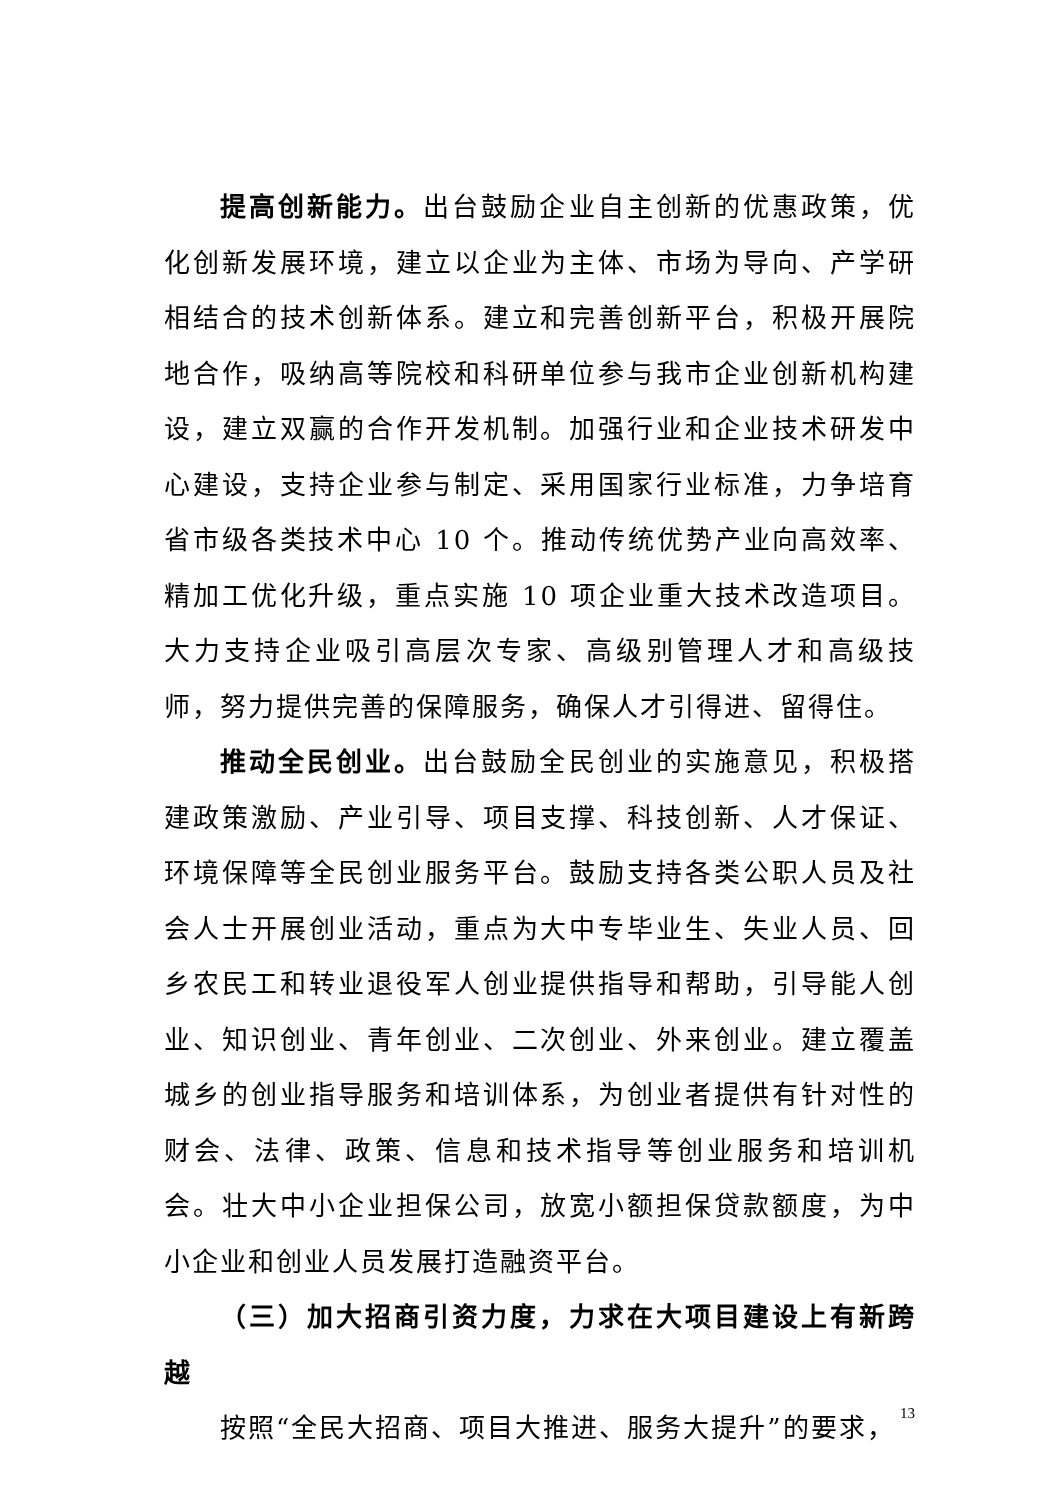提高创新能力。出台鼓励企业自主创新的优惠政策，优化创新发展环境，建立以企业为主体、市场为导向、产学研相结合的技术创新体系。建立和完善创新平台，积极开展院地合作，吸纳高等院校和科研单位参与我市企业创新机构建设，建立双赢的合作开发机制。加强行业和企业技术研发中心建设，支持企业参与制定、采用国家行业标准，力争培育省市级各类技术中心 10 个。推动传统优势产业向高效率、精加工优化升级，重点实施 10 项企业重大技术改造项目。大力支持企业吸引高层次专家、高级别管理人才和高级技师，努力提供完善的保障服务，确保人才引得进、留得住。
推动全民创业。出台鼓励全民创业的实施意见，积极搭建政策激励、产业引导、项目支撑、科技创新、人才保证、环境保障等全民创业服务平台。鼓励支持各类公职人员及社会人士开展创业活动，重点为大中专毕业生、失业人员、回乡农民工和转业退役军人创业提供指导和帮助，引导能人创业、知识创业、青年创业、二次创业、外来创业。建立覆盖城乡的创业指导服务和培训体系，为创业者提供有针对性的财会、法律、政策、信息和技术指导等创业服务和培训机会。壮大中小企业担保公司，放宽小额担保贷款额度，为中小企业和创业人员发展打造融资平台。
（三）加大招商引资力度，力求在大项目建设上有新跨越
按照“全民大招商、项目大推进、服务大提升”的要求，
13